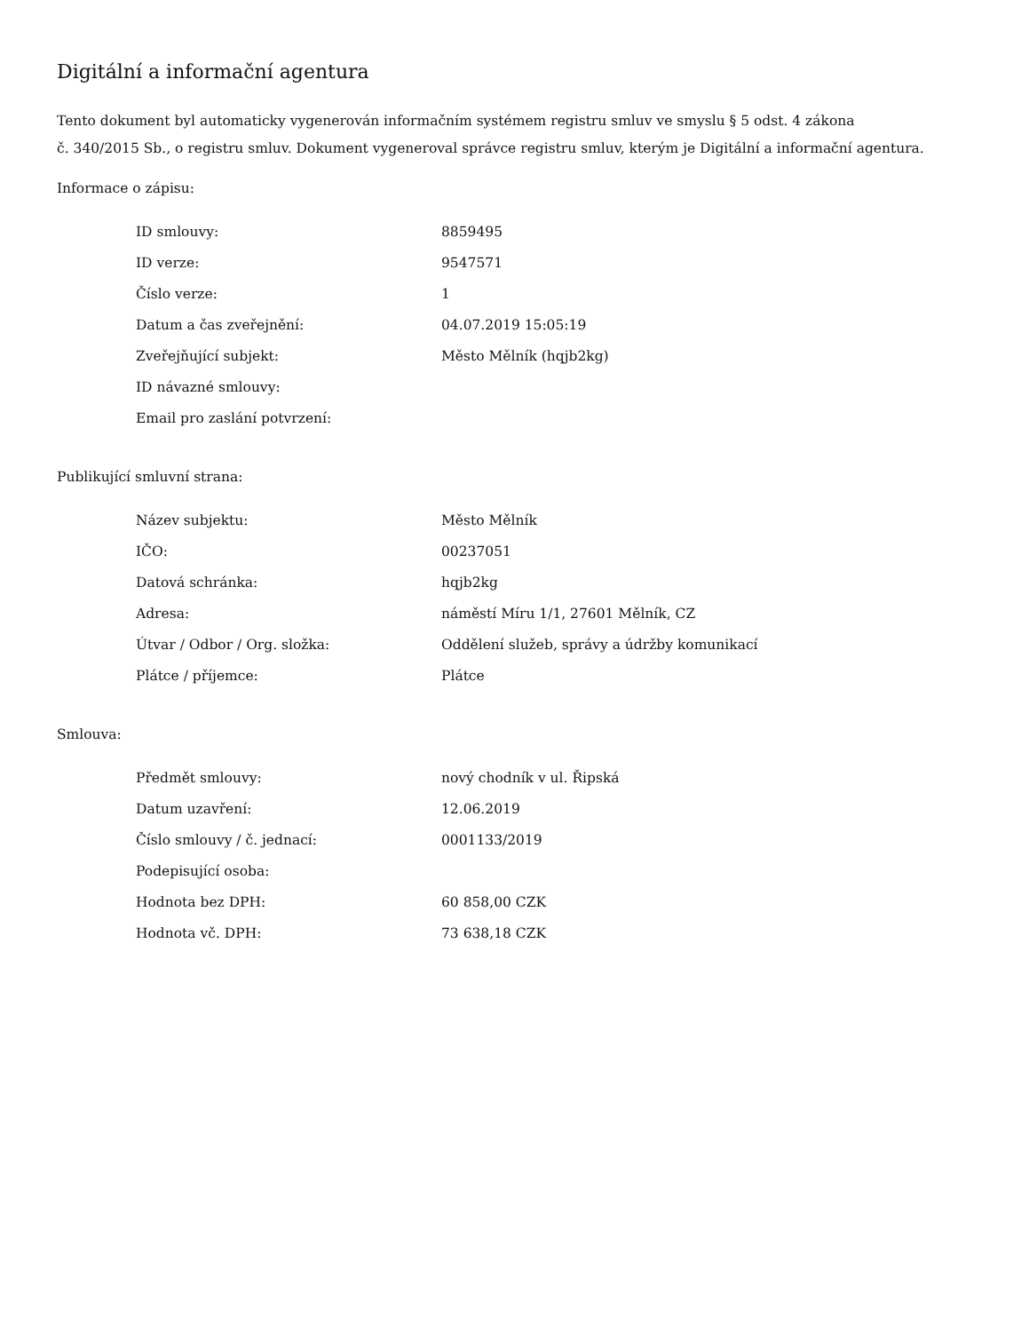Digitální a informační agentura
Tento dokument byl automaticky vygenerován informačním systémem registru smluv ve smyslu § 5 odst. 4 zákona
č. 340/2015 Sb., o registru smluv. Dokument vygeneroval správce registru smluv, kterým je Digitální a informační agentura.
Informace o zápisu:
| ID smlouvy: | 8859495 |
| ID verze: | 9547571 |
| Číslo verze: | 1 |
| Datum a čas zveřejnění: | 04.07.2019 15:05:19 |
| Zveřejňující subjekt: | Město Mělník (hqjb2kg) |
| ID návazné smlouvy: | |
| Email pro zaslání potvrzení: | |
Publikující smluvní strana:
| Název subjektu: | Město Mělník |
| IČO: | 00237051 |
| Datová schránka: | hqjb2kg |
| Adresa: | náměstí Míru 1/1, 27601 Mělník, CZ |
| Útvar / Odbor / Org. složka: | Oddělení služeb, správy a údržby komunikací |
| Plátce / příjemce: | Plátce |
Smlouva:
| Předmět smlouvy: | nový chodník v ul. Řipská |
| Datum uzavření: | 12.06.2019 |
| Číslo smlouvy / č. jednací: | 0001133/2019 |
| Podepisující osoba: | |
| Hodnota bez DPH: | 60 858,00 CZK |
| Hodnota vč. DPH: | 73 638,18 CZK |